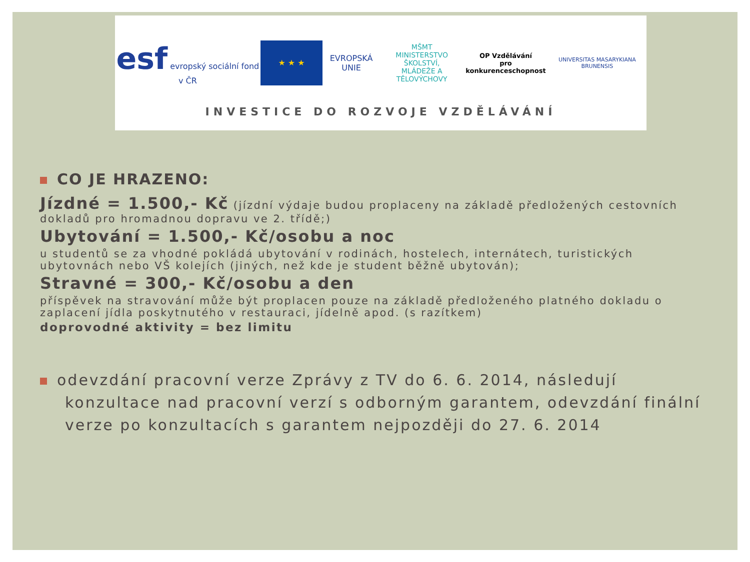esf evropský sociální fond v ČR
★ ★ ★
EVROPSKÁ UNIE
MŠMT
MINISTERSTVO ŠKOLSTVÍ,
MLÁDEŽE A TĚLOVÝCHOVY
OP Vzdělávání
pro konkurenceschopnost
UNIVERSITAS MASARYKIANA BRUNENSIS
INVESTICE DO ROZVOJE VZDĚLÁVÁNÍ
CO JE HRAZENO:
Jízdné = 1.500,- Kč (jízdní výdaje budou proplaceny na základě předložených cestovních dokladů pro hromadnou dopravu ve 2. třídě;)
Ubytování = 1.500,- Kč/osobu a noc
u studentů se za vhodné pokládá ubytování v rodinách, hostelech, internátech, turistických ubytovnách nebo VŠ kolejích (jiných, než kde je student běžně ubytován);
Stravné = 300,- Kč/osobu a den
příspěvek na stravování může být proplacen pouze na základě předloženého platného dokladu o zaplacení jídla poskytnutého v restauraci, jídelně apod. (s razítkem)
doprovodné aktivity = bez limitu
odevzdání pracovní verze Zprávy z TV do 6. 6. 2014, následují konzultace nad pracovní verzí s odborným garantem, odevzdání finální verze po konzultacích s garantem nejpozději do 27. 6. 2014